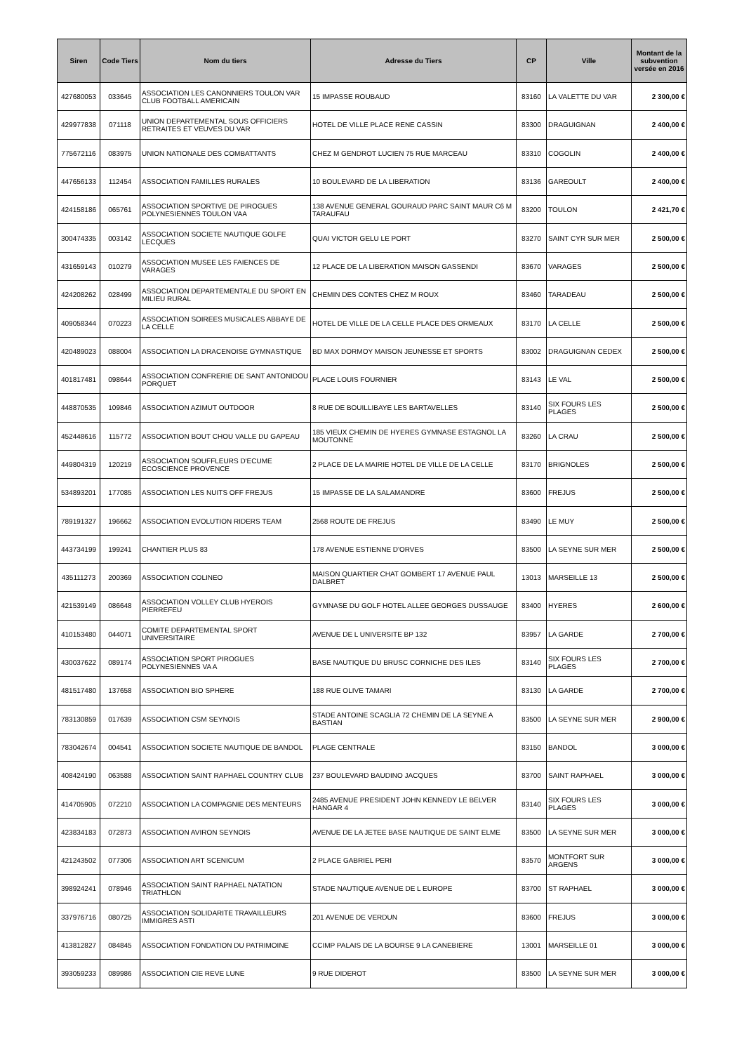| Siren | Code Tiers | Nom du tiers | Adresse du Tiers | CP | Ville | Montant de la subvention versée en 2016 |
| --- | --- | --- | --- | --- | --- | --- |
| 427680053 | 033645 | ASSOCIATION LES CANONNIERS TOULON VAR CLUB FOOTBALL AMERICAIN | 15 IMPASSE ROUBAUD | 83160 | LA VALETTE DU VAR | 2 300,00 € |
| 429977838 | 071118 | UNION DEPARTEMENTAL SOUS OFFICIERS RETRAITES ET VEUVES DU VAR | HOTEL DE VILLE PLACE RENE CASSIN | 83300 | DRAGUIGNAN | 2 400,00 € |
| 775672116 | 083975 | UNION NATIONALE DES COMBATTANTS | CHEZ M GENDROT LUCIEN 75 RUE MARCEAU | 83310 | COGOLIN | 2 400,00 € |
| 447656133 | 112454 | ASSOCIATION FAMILLES RURALES | 10 BOULEVARD DE LA LIBERATION | 83136 | GAREOULT | 2 400,00 € |
| 424158186 | 065761 | ASSOCIATION SPORTIVE DE PIROGUES POLYNESIENNES TOULON VAA | 138 AVENUE GENERAL GOURAUD PARC SAINT MAUR C6 M TARAUFAU | 83200 | TOULON | 2 421,70 € |
| 300474335 | 003142 | ASSOCIATION SOCIETE NAUTIQUE GOLFE LECQUES | QUAI VICTOR GELU LE PORT | 83270 | SAINT CYR SUR MER | 2 500,00 € |
| 431659143 | 010279 | ASSOCIATION MUSEE LES FAIENCES DE VARAGES | 12 PLACE DE LA LIBERATION MAISON GASSENDI | 83670 | VARAGES | 2 500,00 € |
| 424208262 | 028499 | ASSOCIATION DEPARTEMENTALE DU SPORT EN MILIEU RURAL | CHEMIN DES CONTES CHEZ M ROUX | 83460 | TARADEAU | 2 500,00 € |
| 409058344 | 070223 | ASSOCIATION SOIREES MUSICALES ABBAYE DE LA CELLE | HOTEL DE VILLE DE LA CELLE PLACE DES ORMEAUX | 83170 | LA CELLE | 2 500,00 € |
| 420489023 | 088004 | ASSOCIATION LA DRACENOISE GYMNASTIQUE | BD MAX DORMOY MAISON JEUNESSE ET SPORTS | 83002 | DRAGUIGNAN CEDEX | 2 500,00 € |
| 401817481 | 098644 | ASSOCIATION CONFRERIE DE SANT ANTONIDOU PORQUET | PLACE LOUIS FOURNIER | 83143 | LE VAL | 2 500,00 € |
| 448870535 | 109846 | ASSOCIATION AZIMUT OUTDOOR | 8 RUE DE BOUILLIBAYE LES BARTAVELLES | 83140 | SIX FOURS LES PLAGES | 2 500,00 € |
| 452448616 | 115772 | ASSOCIATION BOUT CHOU VALLE DU GAPEAU | 185 VIEUX CHEMIN DE HYERES GYMNASE ESTAGNOL LA MOUTONNE | 83260 | LA CRAU | 2 500,00 € |
| 449804319 | 120219 | ASSOCIATION SOUFFLEURS D'ECUME ECOSCIENCE PROVENCE | 2 PLACE DE LA MAIRIE HOTEL DE VILLE DE LA CELLE | 83170 | BRIGNOLES | 2 500,00 € |
| 534893201 | 177085 | ASSOCIATION LES NUITS OFF FREJUS | 15 IMPASSE DE LA SALAMANDRE | 83600 | FREJUS | 2 500,00 € |
| 789191327 | 196662 | ASSOCIATION EVOLUTION RIDERS TEAM | 2568 ROUTE DE FREJUS | 83490 | LE MUY | 2 500,00 € |
| 443734199 | 199241 | CHANTIER PLUS 83 | 178 AVENUE ESTIENNE D'ORVES | 83500 | LA SEYNE SUR MER | 2 500,00 € |
| 435111273 | 200369 | ASSOCIATION COLINEO | MAISON QUARTIER CHAT GOMBERT 17 AVENUE PAUL DALBRET | 13013 | MARSEILLE 13 | 2 500,00 € |
| 421539149 | 086648 | ASSOCIATION VOLLEY CLUB HYEROIS PIERREFEU | GYMNASE DU GOLF HOTEL ALLEE GEORGES DUSSAUGE | 83400 | HYERES | 2 600,00 € |
| 410153480 | 044071 | COMITE DEPARTEMENTAL SPORT UNIVERSITAIRE | AVENUE DE L UNIVERSITE BP 132 | 83957 | LA GARDE | 2 700,00 € |
| 430037622 | 089174 | ASSOCIATION SPORT PIROGUES POLYNESIENNES VA A | BASE NAUTIQUE DU BRUSC CORNICHE DES ILES | 83140 | SIX FOURS LES PLAGES | 2 700,00 € |
| 481517480 | 137658 | ASSOCIATION BIO SPHERE | 188 RUE OLIVE TAMARI | 83130 | LA GARDE | 2 700,00 € |
| 783130859 | 017639 | ASSOCIATION CSM SEYNOIS | STADE ANTOINE SCAGLIA 72 CHEMIN DE LA SEYNE A BASTIAN | 83500 | LA SEYNE SUR MER | 2 900,00 € |
| 783042674 | 004541 | ASSOCIATION SOCIETE NAUTIQUE DE BANDOL | PLAGE CENTRALE | 83150 | BANDOL | 3 000,00 € |
| 408424190 | 063588 | ASSOCIATION SAINT RAPHAEL COUNTRY CLUB | 237 BOULEVARD BAUDINO JACQUES | 83700 | SAINT RAPHAEL | 3 000,00 € |
| 414705905 | 072210 | ASSOCIATION LA COMPAGNIE DES MENTEURS | 2485 AVENUE PRESIDENT JOHN KENNEDY LE BELVER HANGAR 4 | 83140 | SIX FOURS LES PLAGES | 3 000,00 € |
| 423834183 | 072873 | ASSOCIATION AVIRON SEYNOIS | AVENUE DE LA JETEE BASE NAUTIQUE DE SAINT ELME | 83500 | LA SEYNE SUR MER | 3 000,00 € |
| 421243502 | 077306 | ASSOCIATION ART SCENICUM | 2 PLACE GABRIEL PERI | 83570 | MONTFORT SUR ARGENS | 3 000,00 € |
| 398924241 | 078946 | ASSOCIATION SAINT RAPHAEL NATATION TRIATHLON | STADE NAUTIQUE AVENUE DE L EUROPE | 83700 | ST RAPHAEL | 3 000,00 € |
| 337976716 | 080725 | ASSOCIATION SOLIDARITE TRAVAILLEURS IMMIGRES ASTI | 201 AVENUE DE VERDUN | 83600 | FREJUS | 3 000,00 € |
| 413812827 | 084845 | ASSOCIATION FONDATION DU PATRIMOINE | CCIMP PALAIS DE LA BOURSE 9 LA CANEBIERE | 13001 | MARSEILLE 01 | 3 000,00 € |
| 393059233 | 089986 | ASSOCIATION CIE REVE LUNE | 9 RUE DIDEROT | 83500 | LA SEYNE SUR MER | 3 000,00 € |